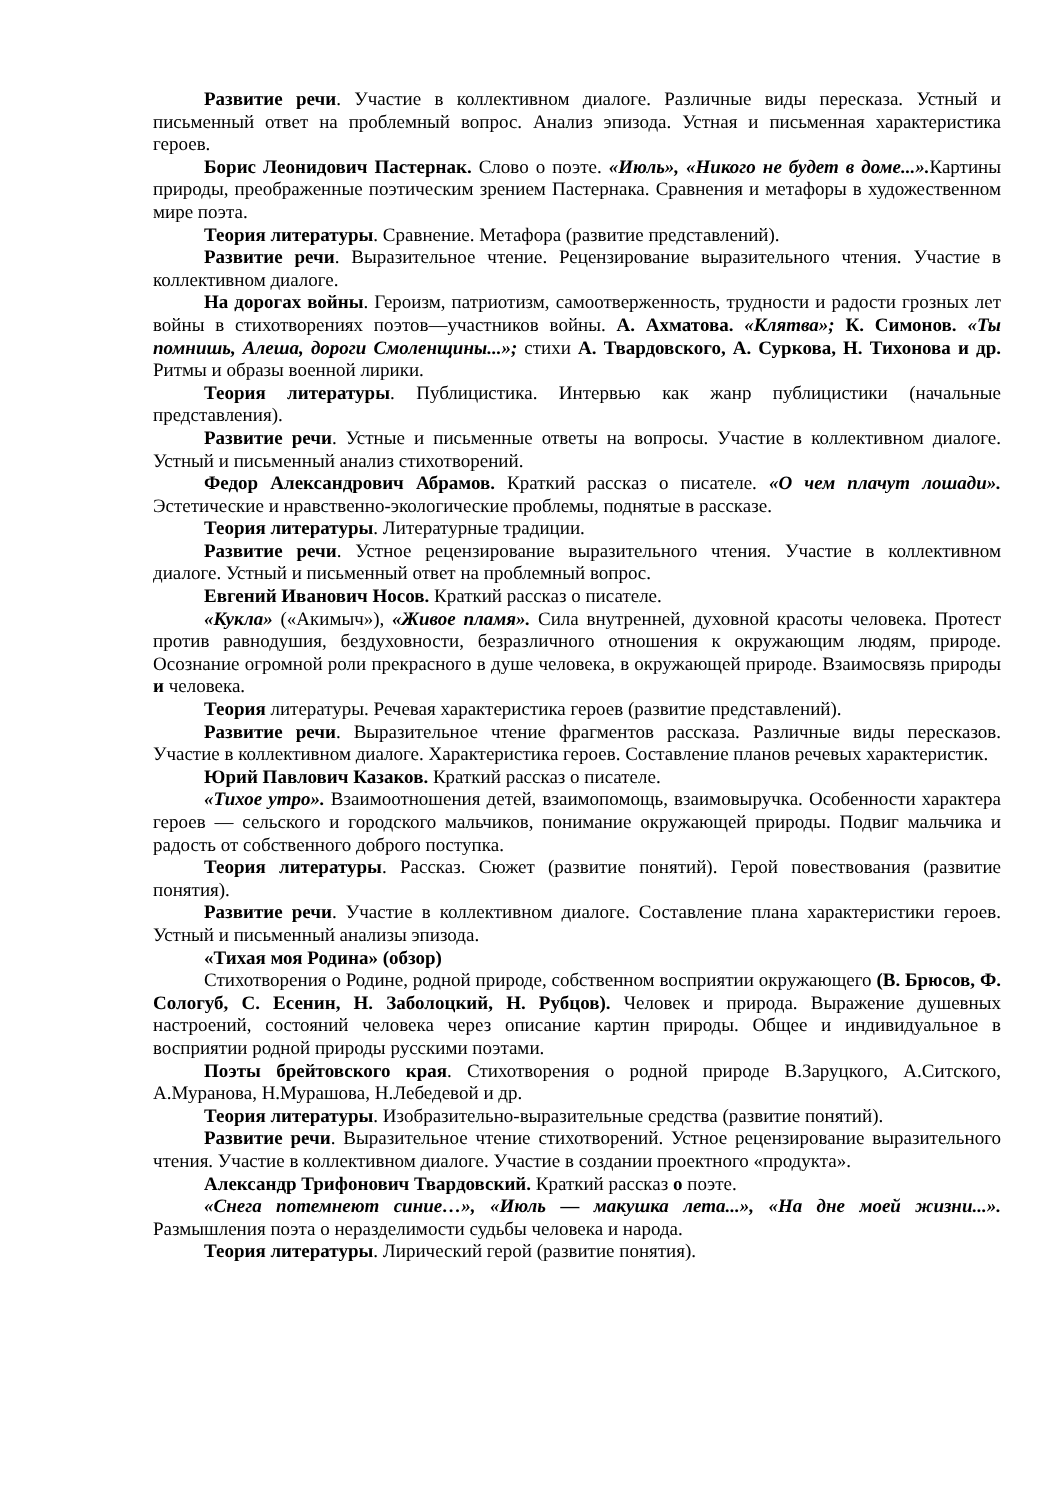Развитие речи. Участие в коллективном диалоге. Различные виды пересказа. Устный и письменный ответ на проблемный вопрос. Анализ эпизода. Устная и письменная характеристика героев.
Борис Леонидович Пастернак. Слово о поэте. «Июль», «Никого не будет в доме...». Картины природы, преображенные поэтическим зрением Пастернака. Сравнения и метафоры в художественном мире поэта.
Теория литературы. Сравнение. Метафора (развитие представлений).
Развитие речи. Выразительное чтение. Рецензирование выразительного чтения. Участие в коллективном диалоге.
На дорогах войны. Героизм, патриотизм, самоотверженность, трудности и радости грозных лет войны в стихотворениях поэтов—участников войны. А. Ахматова. «Клятва»; К. Симонов. «Ты помнишь, Алеша, дороги Смоленщины...»; стихи А. Твардовского, А. Суркова, Н. Тихонова и др. Ритмы и образы военной лирики.
Теория литературы. Публицистика. Интервью как жанр публицистики (начальные представления).
Развитие речи. Устные и письменные ответы на вопросы. Участие в коллективном диалоге. Устный и письменный анализ стихотворений.
Федор Александрович Абрамов. Краткий рассказ о писателе. «О чем плачут лошади». Эстетические и нравственно-экологические проблемы, поднятые в рассказе.
Теория литературы. Литературные традиции.
Развитие речи. Устное рецензирование выразительного чтения. Участие в коллективном диалоге. Устный и письменный ответ на проблемный вопрос.
Евгений Иванович Носов. Краткий рассказ о писателе.
«Кукла» («Акимыч»), «Живое пламя». Сила внутренней, духовной красоты человека. Протест против равнодушия, бездуховности, безразличного отношения к окружающим людям, природе. Осознание огромной роли прекрасного в душе человека, в окружающей природе. Взаимосвязь природы и человека.
Теория литературы. Речевая характеристика героев (развитие представлений).
Развитие речи. Выразительное чтение фрагментов рассказа. Различные виды пересказов. Участие в коллективном диалоге. Характеристика героев. Составление планов речевых характеристик.
Юрий Павлович Казаков. Краткий рассказ о писателе.
«Тихое утро». Взаимоотношения детей, взаимопомощь, взаимовыручка. Особенности характера героев — сельского и городского мальчиков, понимание окружающей природы. Подвиг мальчика и радость от собственного доброго поступка.
Теория литературы. Рассказ. Сюжет (развитие понятий). Герой повествования (развитие понятия).
Развитие речи. Участие в коллективном диалоге. Составление плана характеристики героев. Устный и письменный анализы эпизода.
«Тихая моя Родина» (обзор)
Стихотворения о Родине, родной природе, собственном восприятии окружающего (В. Брюсов, Ф. Сологуб, С. Есенин, Н. Заболоцкий, Н. Рубцов). Человек и природа. Выражение душевных настроений, состояний человека через описание картин природы. Общее и индивидуальное в восприятии родной природы русскими поэтами.
Поэты брейтовского края. Стихотворения о родной природе В.Заруцкого, А.Ситского, А.Муранова, Н.Мурашова, Н.Лебедевой и др.
Теория литературы. Изобразительно-выразительные средства (развитие понятий).
Развитие речи. Выразительное чтение стихотворений. Устное рецензирование выразительного чтения. Участие в коллективном диалоге. Участие в создании проектного «продукта».
Александр Трифонович Твардовский. Краткий рассказ о поэте.
«Снега потемнеют синие…», «Июль — макушка лета...», «На дне моей жизни...». Размышления поэта о неразделимости судьбы человека и народа.
Теория литературы. Лирический герой (развитие понятия).